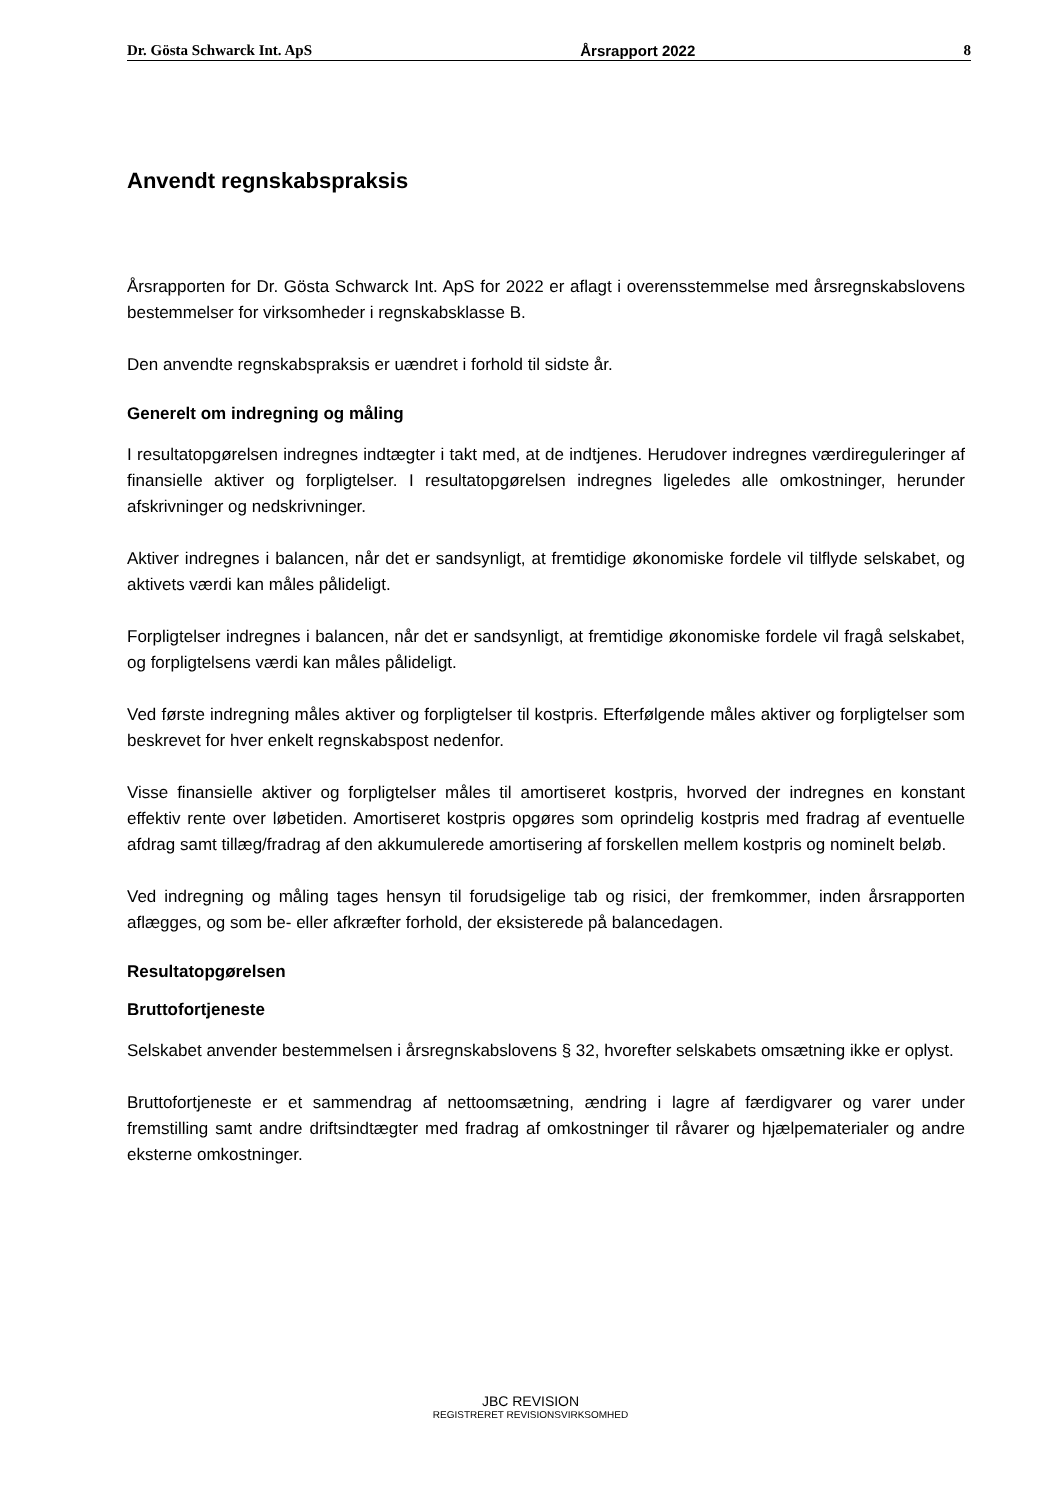Dr. Gösta Schwarck Int. ApS Årsrapport 2022 8
Anvendt regnskabspraksis
Årsrapporten for Dr. Gösta Schwarck Int. ApS for 2022 er aflagt i overensstemmelse med årsregnskabslovens bestemmelser for virksomheder i regnskabsklasse B.
Den anvendte regnskabspraksis er uændret i forhold til sidste år.
Generelt om indregning og måling
I resultatopgørelsen indregnes indtægter i takt med, at de indtjenes. Herudover indregnes værdireguleringer af finansielle aktiver og forpligtelser. I resultatopgørelsen indregnes ligeledes alle omkostninger, herunder afskrivninger og nedskrivninger.
Aktiver indregnes i balancen, når det er sandsynligt, at fremtidige økonomiske fordele vil tilflyde selskabet, og aktivets værdi kan måles pålideligt.
Forpligtelser indregnes i balancen, når det er sandsynligt, at fremtidige økonomiske fordele vil fragå selskabet, og forpligtelsens værdi kan måles pålideligt.
Ved første indregning måles aktiver og forpligtelser til kostpris. Efterfølgende måles aktiver og forpligtelser som beskrevet for hver enkelt regnskabspost nedenfor.
Visse finansielle aktiver og forpligtelser måles til amortiseret kostpris, hvorved der indregnes en konstant effektiv rente over løbetiden. Amortiseret kostpris opgøres som oprindelig kostpris med fradrag af eventuelle afdrag samt tillæg/fradrag af den akkumulerede amortisering af forskellen mellem kostpris og nominelt beløb.
Ved indregning og måling tages hensyn til forudsigelige tab og risici, der fremkommer, inden årsrapporten aflægges, og som be- eller afkræfter forhold, der eksisterede på balancedagen.
Resultatopgørelsen
Bruttofortjeneste
Selskabet anvender bestemmelsen i årsregnskabslovens § 32, hvorefter selskabets omsætning ikke er oplyst.
Bruttofortjeneste er et sammendrag af nettoomsætning, ændring i lagre af færdigvarer og varer under fremstilling samt andre driftsindtægter med fradrag af omkostninger til råvarer og hjælpematerialer og andre eksterne omkostninger.
JBC REVISION
REGISTRERET REVISIONSVIRKSOMHED